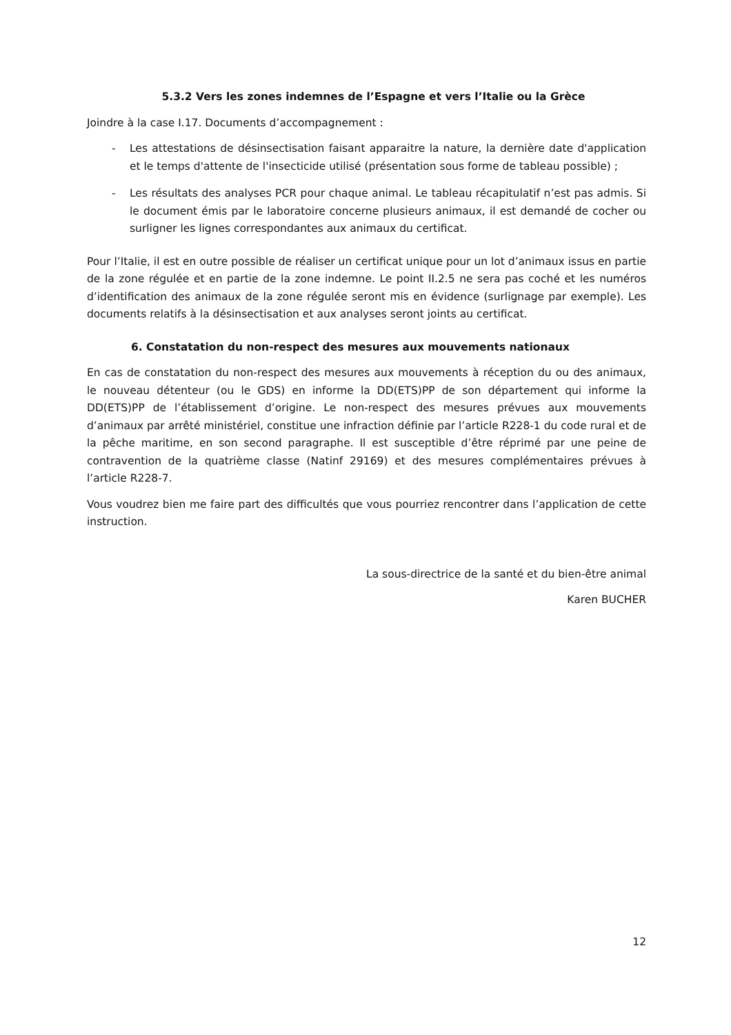5.3.2 Vers les zones indemnes de l’Espagne et vers l’Italie ou la Grèce
Joindre à la case I.17. Documents d’accompagnement :
- Les attestations de désinsectisation faisant apparaitre la nature, la dernière date d'application et le temps d'attente de l'insecticide utilisé (présentation sous forme de tableau possible) ;
- Les résultats des analyses PCR pour chaque animal. Le tableau récapitulatif n’est pas admis. Si le document émis par le laboratoire concerne plusieurs animaux, il est demandé de cocher ou surligner les lignes correspondantes aux animaux du certificat.
Pour l’Italie, il est en outre possible de réaliser un certificat unique pour un lot d’animaux issus en partie de la zone régulée et en partie de la zone indemne. Le point II.2.5 ne sera pas coché et les numéros d’identification des animaux de la zone régulée seront mis en évidence (surlignage par exemple). Les documents relatifs à la désinsectisation et aux analyses seront joints au certificat.
6. Constatation du non-respect des mesures aux mouvements nationaux
En cas de constatation du non-respect des mesures aux mouvements à réception du ou des animaux, le nouveau détenteur (ou le GDS) en informe la DD(ETS)PP de son département qui informe la DD(ETS)PP de l’établissement d’origine. Le non-respect des mesures prévues aux mouvements d’animaux par arrêté ministériel, constitue une infraction définie par l’article R228-1 du code rural et de la pêche maritime, en son second paragraphe. Il est susceptible d’être réprimé par une peine de contravention de la quatrième classe (Natinf 29169) et des mesures complémentaires prévues à l’article R228-7.
Vous voudrez bien me faire part des difficultés que vous pourriez rencontrer dans l’application de cette instruction.
La sous-directrice de la santé et du bien-être animal
Karen BUCHER
12